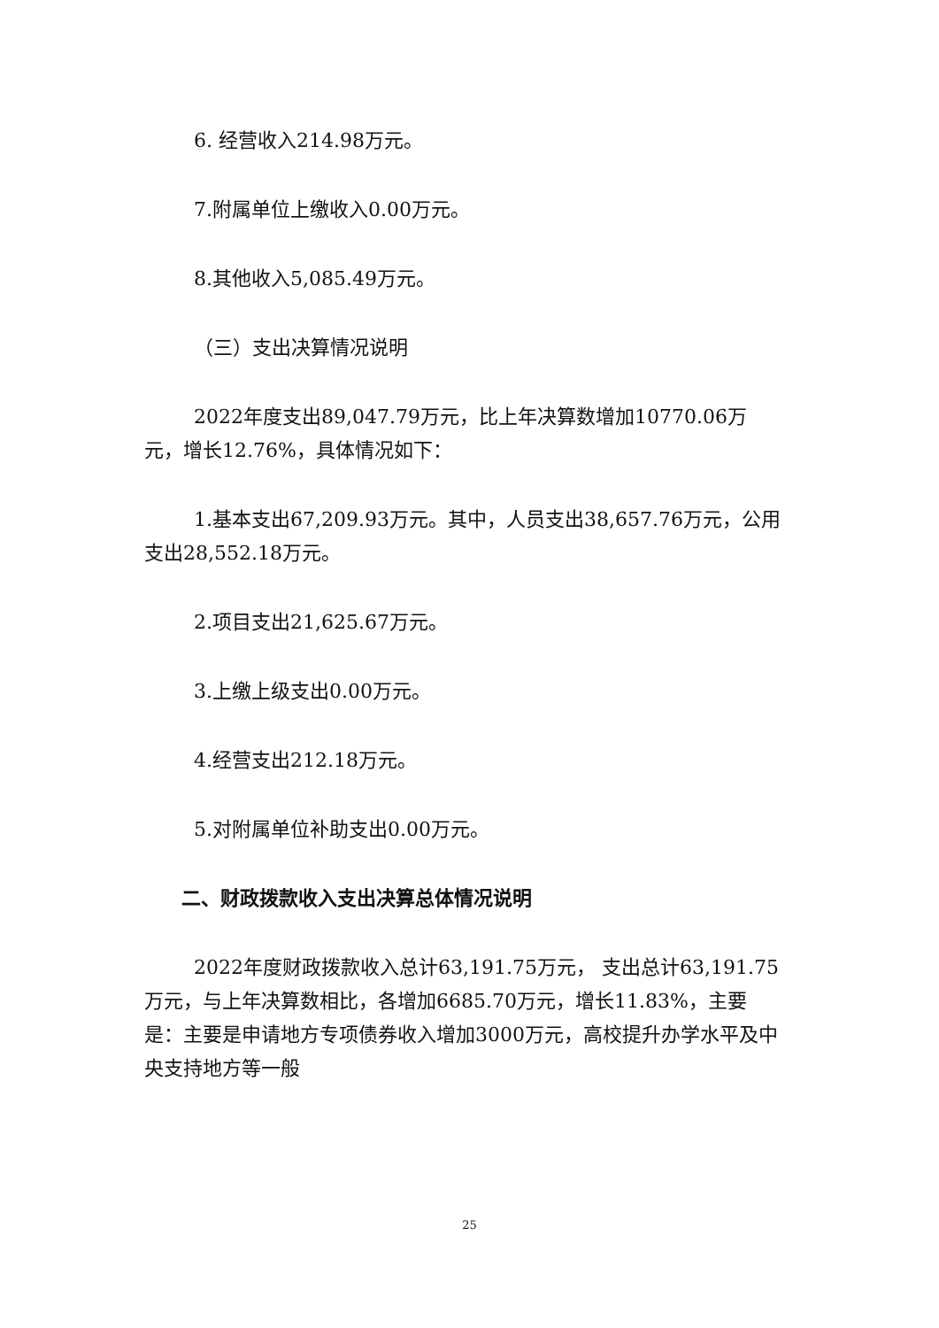6. 经营收入214.98万元。
7.附属单位上缴收入0.00万元。
8.其他收入5,085.49万元。
（三）支出决算情况说明
2022年度支出89,047.79万元，比上年决算数增加10770.06万元，增长12.76%，具体情况如下：
1.基本支出67,209.93万元。其中，人员支出38,657.76万元，公用支出28,552.18万元。
2.项目支出21,625.67万元。
3.上缴上级支出0.00万元。
4.经营支出212.18万元。
5.对附属单位补助支出0.00万元。
二、财政拨款收入支出决算总体情况说明
2022年度财政拨款收入总计63,191.75万元， 支出总计63,191.75万元，与上年决算数相比，各增加6685.70万元，增长11.83%，主要是：主要是申请地方专项债券收入增加3000万元，高校提升办学水平及中央支持地方等一般
25